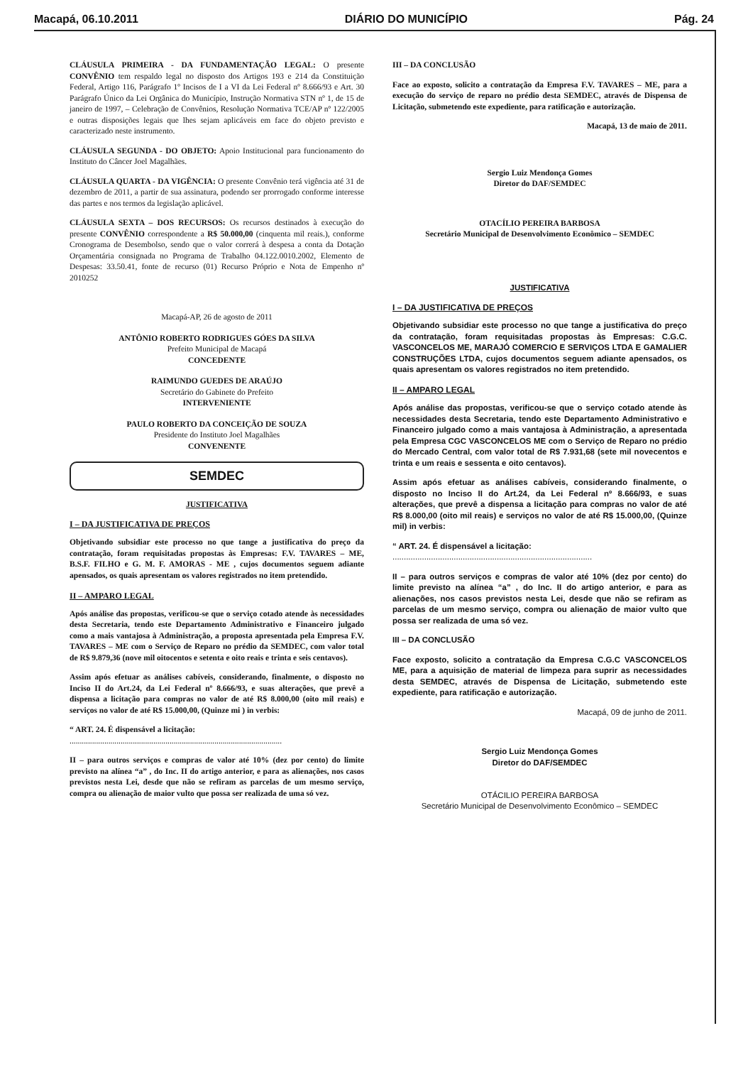Macapá, 06.10.2011 DIÁRIO DO MUNICÍPIO Pág. 24
CLÁUSULA PRIMEIRA - DA FUNDAMENTAÇÃO LEGAL: O presente CONVÊNIO tem respaldo legal no disposto dos Artigos 193 e 214 da Constituição Federal, Artigo 116, Parágrafo 1º Incisos de I a VI da Lei Federal nº 8.666/93 e Art. 30 Parágrafo Único da Lei Orgânica do Município, Instrução Normativa STN nº 1, de 15 de janeiro de 1997, – Celebração de Convênios, Resolução Normativa TCE/AP nº 122/2005 e outras disposições legais que lhes sejam aplicáveis em face do objeto previsto e caracterizado neste instrumento.
CLÁUSULA SEGUNDA - DO OBJETO: Apoio Institucional para funcionamento do Instituto do Câncer Joel Magalhães.
CLÁUSULA QUARTA - DA VIGÊNCIA: O presente Convênio terá vigência até 31 de dezembro de 2011, a partir de sua assinatura, podendo ser prorrogado conforme interesse das partes e nos termos da legislação aplicável.
CLÁUSULA SEXTA – DOS RECURSOS: Os recursos destinados à execução do presente CONVÊNIO correspondente a R$ 50.000,00 (cinquenta mil reais.), conforme Cronograma de Desembolso, sendo que o valor correrá à despesa a conta da Dotação Orçamentária consignada no Programa de Trabalho 04.122.0010.2002, Elemento de Despesas: 33.50.41, fonte de recurso (01) Recurso Próprio e Nota de Empenho nº 2010252
Macapá-AP, 26 de agosto de 2011
ANTÔNIO ROBERTO RODRIGUES GÓES DA SILVA
Prefeito Municipal de Macapá
CONCEDENTE
RAIMUNDO GUEDES DE ARAÚJO
Secretário do Gabinete do Prefeito
INTERVENIENTE
PAULO ROBERTO DA CONCEIÇÃO DE SOUZA
Presidente do Instituto Joel Magalhães
CONVENENTE
SEMDEC
JUSTIFICATIVA
I – DA JUSTIFICATIVA DE PREÇOS
Objetivando subsidiar este processo no que tange a justificativa do preço da contratação, foram requisitadas propostas às Empresas: F.V. TAVARES – ME, B.S.F. FILHO e G. M. F. AMORAS - ME , cujos documentos seguem adiante apensados, os quais apresentam os valores registrados no item pretendido.
II – AMPARO LEGAL
Após análise das propostas, verificou-se que o serviço cotado atende às necessidades desta Secretaria, tendo este Departamento Administrativo e Financeiro julgado como a mais vantajosa à Administração, a proposta apresentada pela Empresa F.V. TAVARES – ME com o Serviço de Reparo no prédio da SEMDEC, com valor total de R$ 9.879,36 (nove mil oitocentos e setenta e oito reais e trinta e seis centavos).
Assim após efetuar as análises cabíveis, considerando, finalmente, o disposto no Inciso II do Art.24, da Lei Federal nº 8.666/93, e suas alterações, que prevê a dispensa a licitação para compras no valor de até R$ 8.000,00 (oito mil reais) e serviços no valor de até R$ 15.000,00, (Quinze mi ) in verbis:
“ ART. 24. É dispensável a licitação:
........................................................................................................
II – para outros serviços e compras de valor até 10% (dez por cento) do limite previsto na alínea “a” , do Inc. II do artigo anterior, e para as alienações, nos casos previstos nesta Lei, desde que não se refiram as parcelas de um mesmo serviço, compra ou alienação de maior vulto que possa ser realizada de uma só vez.
III – DA CONCLUSÃO
Face ao exposto, solicito a contratação da Empresa F.V. TAVARES – ME, para a execução do serviço de reparo no prédio desta SEMDEC, através de Dispensa de Licitação, submetendo este expediente, para ratificação e autorização.
Macapá, 13 de maio de 2011.
Sergio Luiz Mendonça Gomes
Diretor do DAF/SEMDEC
OTACÍLIO PEREIRA BARBOSA
Secretário Municipal de Desenvolvimento Econômico – SEMDEC
JUSTIFICATIVA
I – DA JUSTIFICATIVA DE PREÇOS
Objetivando subsidiar este processo no que tange a justificativa do preço da contratação, foram requisitadas propostas às Empresas: C.G.C. VASCONCELOS ME, MARAJÓ COMERCIO E SERVIÇOS LTDA E GAMALIER CONSTRUÇÕES LTDA, cujos documentos seguem adiante apensados, os quais apresentam os valores registrados no item pretendido.
II – AMPARO LEGAL
Após análise das propostas, verificou-se que o serviço cotado atende às necessidades desta Secretaria, tendo este Departamento Administrativo e Financeiro julgado como a mais vantajosa à Administração, a apresentada pela Empresa CGC VASCONCELOS ME com o Serviço de Reparo no prédio do Mercado Central, com valor total de R$ 7.931,68 (sete mil novecentos e trinta e um reais e sessenta e oito centavos).
Assim após efetuar as análises cabíveis, considerando finalmente, o disposto no Inciso II do Art.24, da Lei Federal nº 8.666/93, e suas alterações, que prevê a dispensa a licitação para compras no valor de até R$ 8.000,00 (oito mil reais) e serviços no valor de até R$ 15.000,00, (Quinze mil) in verbis:
“ ART. 24. É dispensável a licitação:
........................................................................................
II – para outros serviços e compras de valor até 10% (dez por cento) do limite previsto na alínea “a” , do Inc. II do artigo anterior, e para as alienações, nos casos previstos nesta Lei, desde que não se refiram as parcelas de um mesmo serviço, compra ou alienação de maior vulto que possa ser realizada de uma só vez.
III – DA CONCLUSÃO
Face exposto, solicito a contratação da Empresa C.G.C VASCONCELOS ME, para a aquisição de material de limpeza para suprir as necessidades desta SEMDEC, através de Dispensa de Licitação, submetendo este expediente, para ratificação e autorização.
Macapá, 09 de junho de 2011.
Sergio Luiz Mendonça Gomes
Diretor do DAF/SEMDEC
OTÁCILIO PEREIRA BARBOSA
Secretário Municipal de Desenvolvimento Econômico – SEMDEC